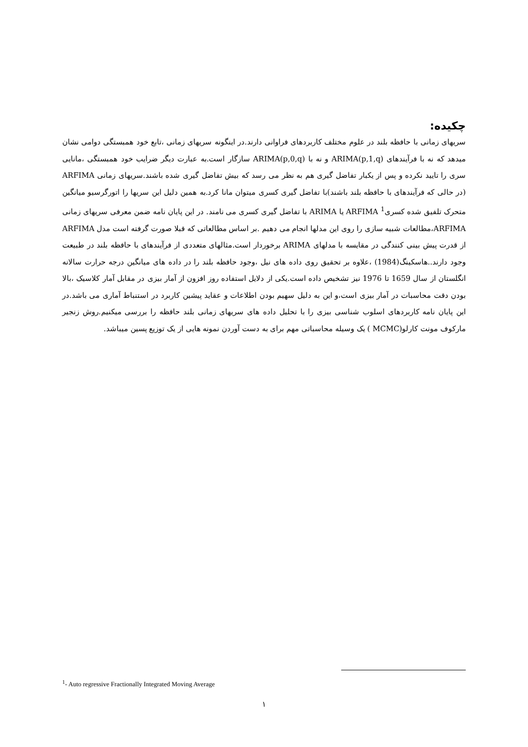چکیده:
سریهای زمانی با حافظه بلند در علوم مختلف کاربردهای فراوانی دارند.در اینگونه سریهای زمانی ،تابع خود همبستگی دوامی نشان میدهد که نه با فرآیندهای ARIMA(p,1,q) و نه با ARIMA(p,0,q) سازگار است.به عبارت دیگر ضرایب خود همبستگی ،مانایی سری را تایید نکرده و پس از یکبار تفاضل گیری هم به نظر می رسد که بیش تفاضل گیری شده باشند.سریهای زمانی ARFIMA (در حالی که فرآیندهای با حافظه بلند باشند)با تفاضل گیری کسری میتوان مانا کرد.به همین دلیل این سریها را اتورگرسیو میانگین متحرک تلفیق شده کسری<sup>1</sup> ARFIMA یا ARIMA با تفاضل گیری کسری می نامند. در این پایان نامه ضمن معرفی سریهای زمانی ARFIMA،مطالعات شبیه سازی را روی این مدلها انجام می دهیم .بر اساس مطالعاتی که قبلا صورت گرفته است مدل ARFIMA از قدرت پیش بینی کنندگی در مقایسه با مدلهای ARIMA برخوردار است.مثالهای متعددی از فرآیندهای با حافظه بلند در طبیعت وجود دارند..هاسکینگ(1984) ،علاوه بر تحقیق روی داده های نیل ،وجود حافظه بلند را در داده های میانگین درجه حرارت سالانه انگلستان از سال 1659 تا 1976 نیز تشخیص داده است.یکی از دلایل استفاده روز افزون از آمار بیزی در مقابل آمار کلاسیک ،بالا بودن دقت محاسبات در آمار بیزی است،و این به دلیل سهیم بودن اطلاعات و عقاید پیشین کاربرد در استنباط آماری می باشد.در این پایان نامه کاربردهای اسلوب شناسی بیزی را با تحلیل داده های سریهای زمانی بلند حافظه را بررسی میکنیم.روش زنجیر مارکوف مونت کارلو(MCMC ) یک وسیله محاسباتی مهم برای به دست آوردن نمونه هایی از یک توزیع پسین میباشد.
<sup>1</sup>- Auto regressive Fractionally Integrated Moving Average
۱